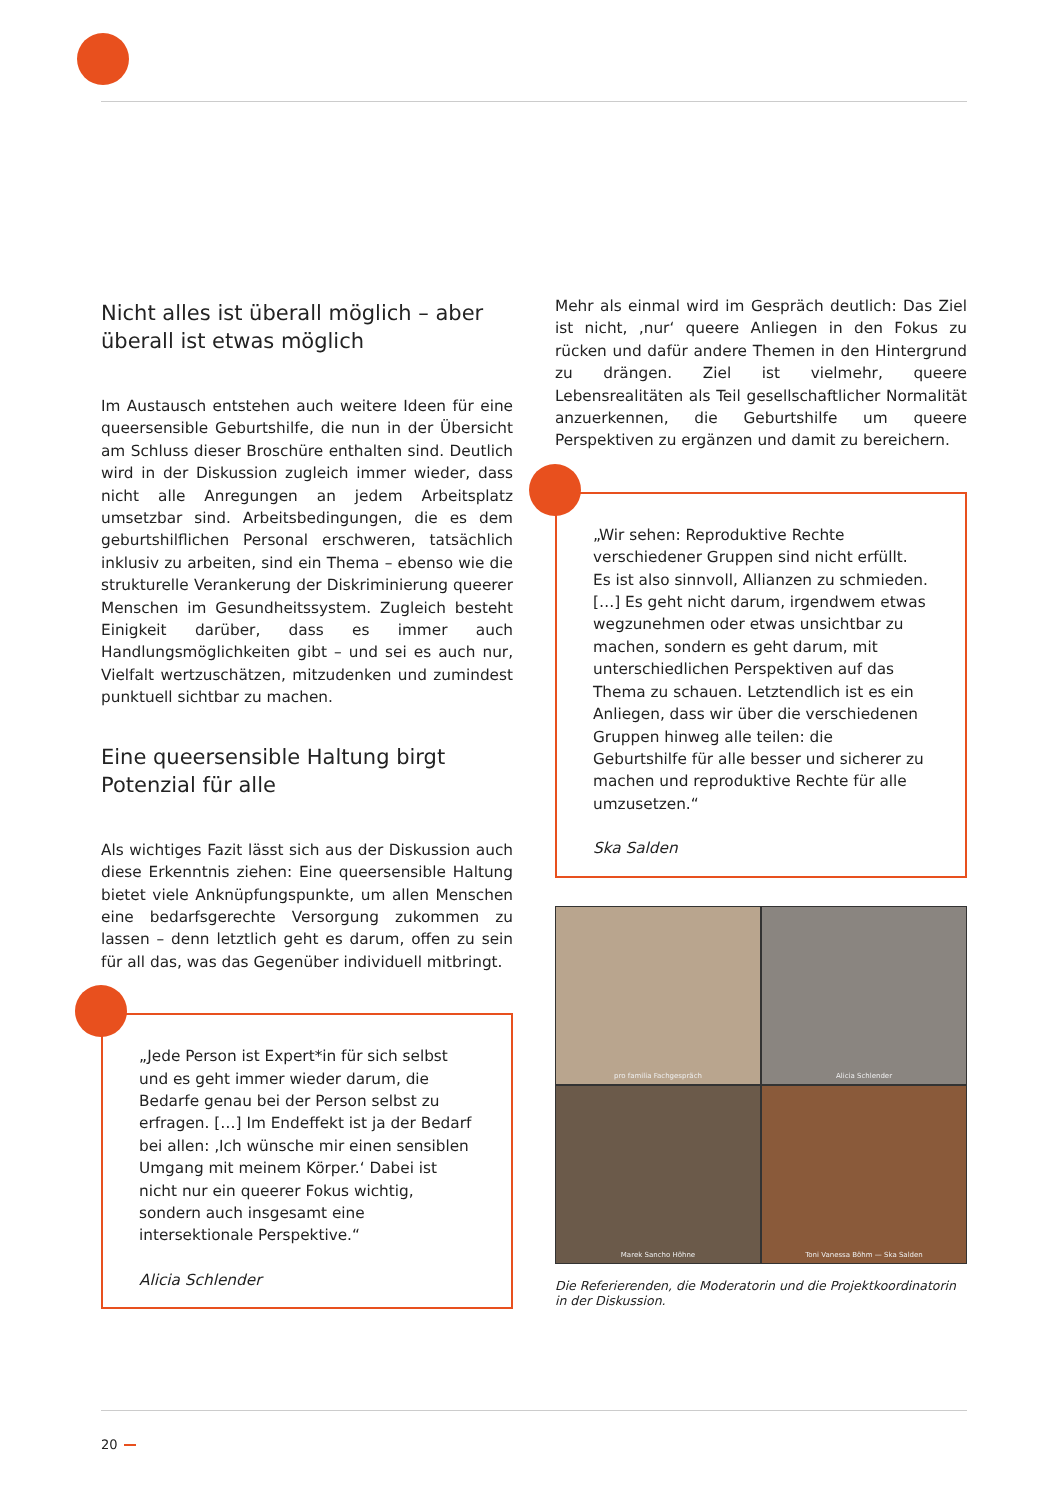Nicht alles ist überall möglich – aber überall ist etwas möglich
Im Austausch entstehen auch weitere Ideen für eine queersensible Geburtshilfe, die nun in der Übersicht am Schluss dieser Broschüre enthalten sind. Deutlich wird in der Diskussion zugleich immer wieder, dass nicht alle Anregungen an jedem Arbeitsplatz umsetzbar sind. Arbeitsbedingungen, die es dem geburtshilflichen Personal erschweren, tatsächlich inklusiv zu arbeiten, sind ein Thema – ebenso wie die strukturelle Verankerung der Diskriminierung queerer Menschen im Gesundheitssystem. Zugleich besteht Einigkeit darüber, dass es immer auch Handlungsmöglichkeiten gibt – und sei es auch nur, Vielfalt wertzuschätzen, mitzudenken und zumindest punktuell sichtbar zu machen.
Eine queersensible Haltung birgt Potenzial für alle
Als wichtiges Fazit lässt sich aus der Diskussion auch diese Erkenntnis ziehen: Eine queersensible Haltung bietet viele Anknüpfungspunkte, um allen Menschen eine bedarfsgerechte Versorgung zukommen zu lassen – denn letztlich geht es darum, offen zu sein für all das, was das Gegenüber individuell mitbringt.
„Jede Person ist Expert*in für sich selbst und es geht immer wieder darum, die Bedarfe genau bei der Person selbst zu erfragen. […] Im Endeffekt ist ja der Bedarf bei allen: ‚Ich wünsche mir einen sensiblen Umgang mit meinem Körper.‘ Dabei ist nicht nur ein queerer Fokus wichtig, sondern auch insgesamt eine intersektionale Perspektive.“
Alicia Schlender
Mehr als einmal wird im Gespräch deutlich: Das Ziel ist nicht, ‚nur‘ queere Anliegen in den Fokus zu rücken und dafür andere Themen in den Hintergrund zu drängen. Ziel ist vielmehr, queere Lebensrealitäten als Teil gesellschaftlicher Normalität anzuerkennen, die Geburtshilfe um queere Perspektiven zu ergänzen und damit zu bereichern.
„Wir sehen: Reproduktive Rechte verschiedener Gruppen sind nicht erfüllt. Es ist also sinnvoll, Allianzen zu schmieden. […] Es geht nicht darum, irgendwem etwas wegzunehmen oder etwas unsichtbar zu machen, sondern es geht darum, mit unterschiedlichen Perspektiven auf das Thema zu schauen. Letztendlich ist es ein Anliegen, dass wir über die verschiedenen Gruppen hinweg alle teilen: die Geburtshilfe für alle besser und sicherer zu machen und reproduktive Rechte für alle umzusetzen.“
Ska Salden
pro familia Fachgespräch
Alicia Schlender
Marek Sancho Höhne
Toni Vanessa Böhm — Ska Salden
Die Referierenden, die Moderatorin und die Projektkoordinatorin in der Diskussion.
20